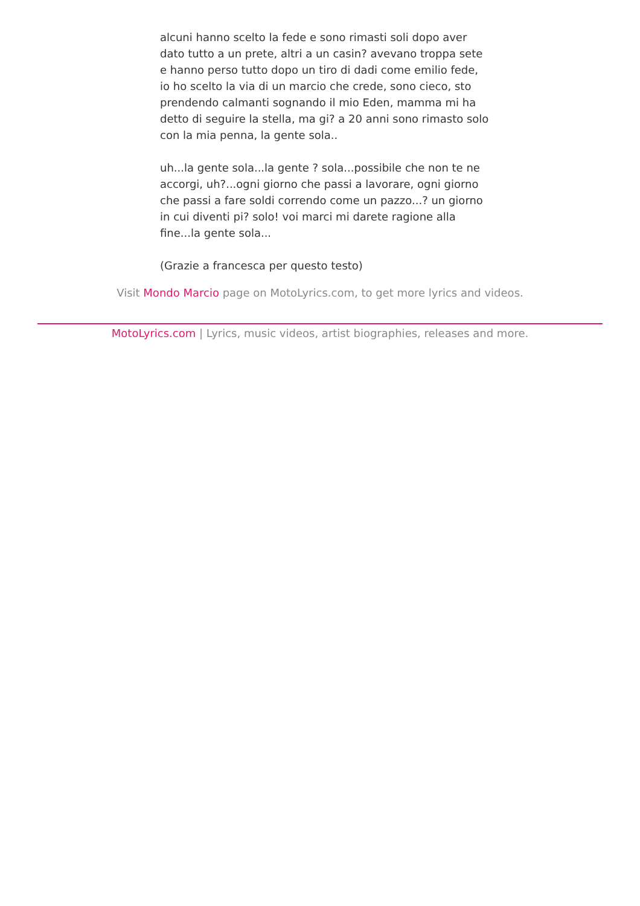alcuni hanno scelto la fede e sono rimasti soli dopo aver dato tutto a un prete, altri a un casin? avevano troppa sete e hanno perso tutto dopo un tiro di dadi come emilio fede, io ho scelto la via di un marcio che crede, sono cieco, sto prendendo calmanti sognando il mio Eden, mamma mi ha detto di seguire la stella, ma gi? a 20 anni sono rimasto solo con la mia penna, la gente sola..
uh...la gente sola...la gente ? sola...possibile che non te ne accorgi, uh?...ogni giorno che passi a lavorare, ogni giorno che passi a fare soldi correndo come un pazzo...? un giorno in cui diventi pi? solo! voi marci mi darete ragione alla fine...la gente sola...
(Grazie a francesca per questo testo)
Visit Mondo Marcio page on MotoLyrics.com, to get more lyrics and videos.
MotoLyrics.com | Lyrics, music videos, artist biographies, releases and more.